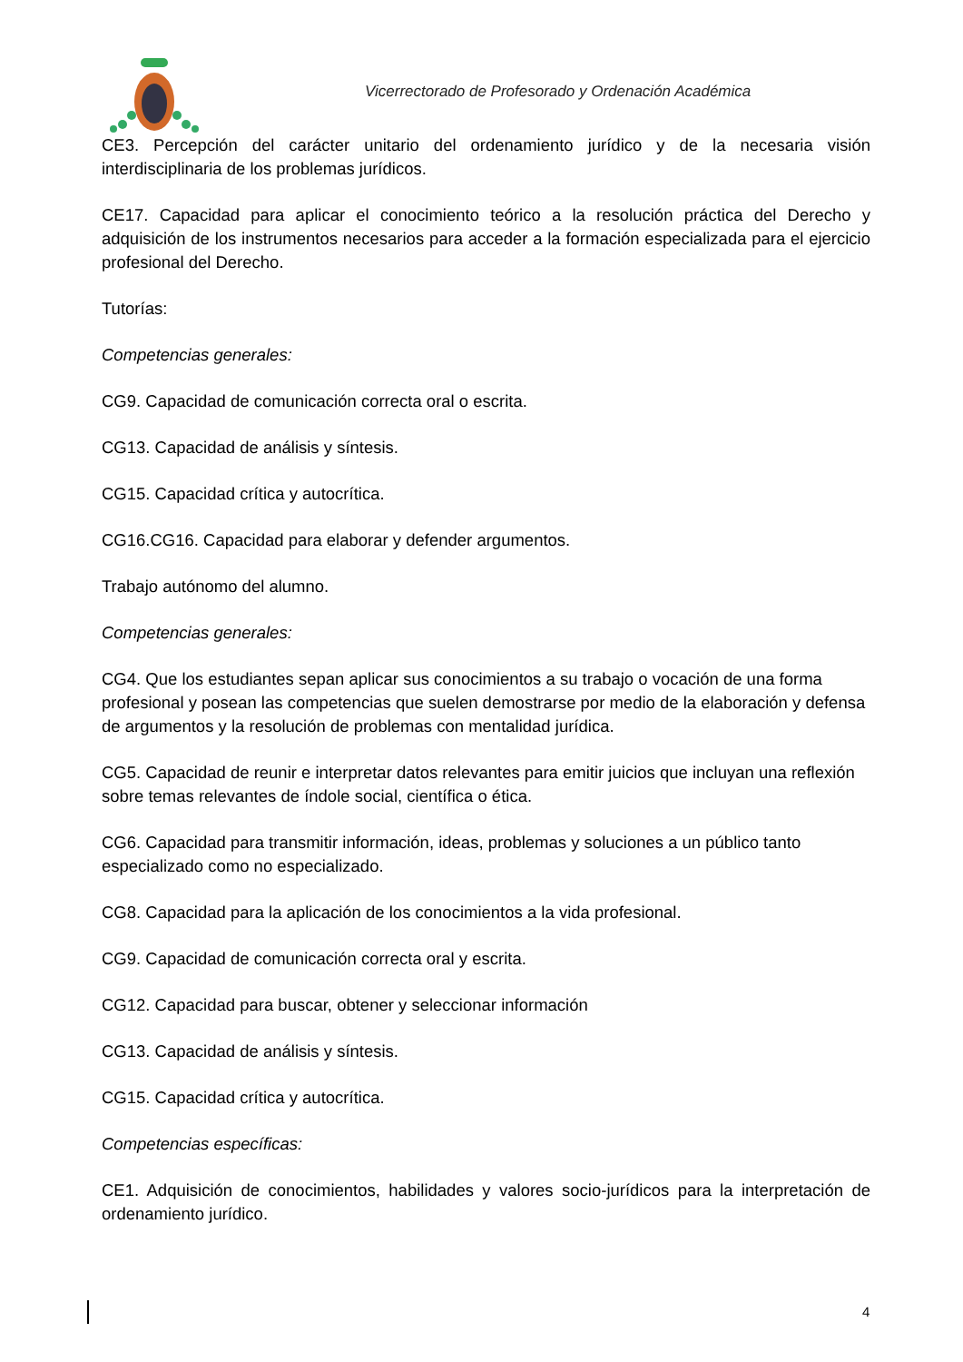Vicerrectorado de Profesorado y Ordenación Académica
CE3. Percepción del carácter unitario del ordenamiento jurídico y de la necesaria visión interdisciplinaria de los problemas jurídicos.
CE17. Capacidad para aplicar el conocimiento teórico a la resolución práctica del Derecho y adquisición de los instrumentos necesarios para acceder a la formación especializada para el ejercicio profesional del Derecho.
Tutorías:
Competencias generales:
CG9. Capacidad de comunicación correcta oral o escrita.
CG13. Capacidad de análisis y síntesis.
CG15. Capacidad crítica y autocrítica.
CG16.CG16. Capacidad para elaborar y defender argumentos.
Trabajo autónomo del alumno.
Competencias generales:
CG4. Que los estudiantes sepan aplicar sus conocimientos a su trabajo o vocación de una forma profesional y posean las competencias que suelen demostrarse por medio de la elaboración y defensa de argumentos y la resolución de problemas con mentalidad jurídica.
CG5. Capacidad de reunir e interpretar datos relevantes para emitir juicios que incluyan una reflexión
sobre temas relevantes de índole social, científica o ética.
CG6. Capacidad para transmitir información, ideas, problemas y soluciones a un público tanto especializado como no especializado.
CG8. Capacidad para la aplicación de los conocimientos a la vida profesional.
CG9. Capacidad de comunicación correcta oral y escrita.
CG12. Capacidad para buscar, obtener y seleccionar información
CG13. Capacidad de análisis y síntesis.
CG15. Capacidad crítica y autocrítica.
Competencias específicas:
CE1. Adquisición de conocimientos, habilidades y valores socio-jurídicos para la interpretación de ordenamiento jurídico.
4